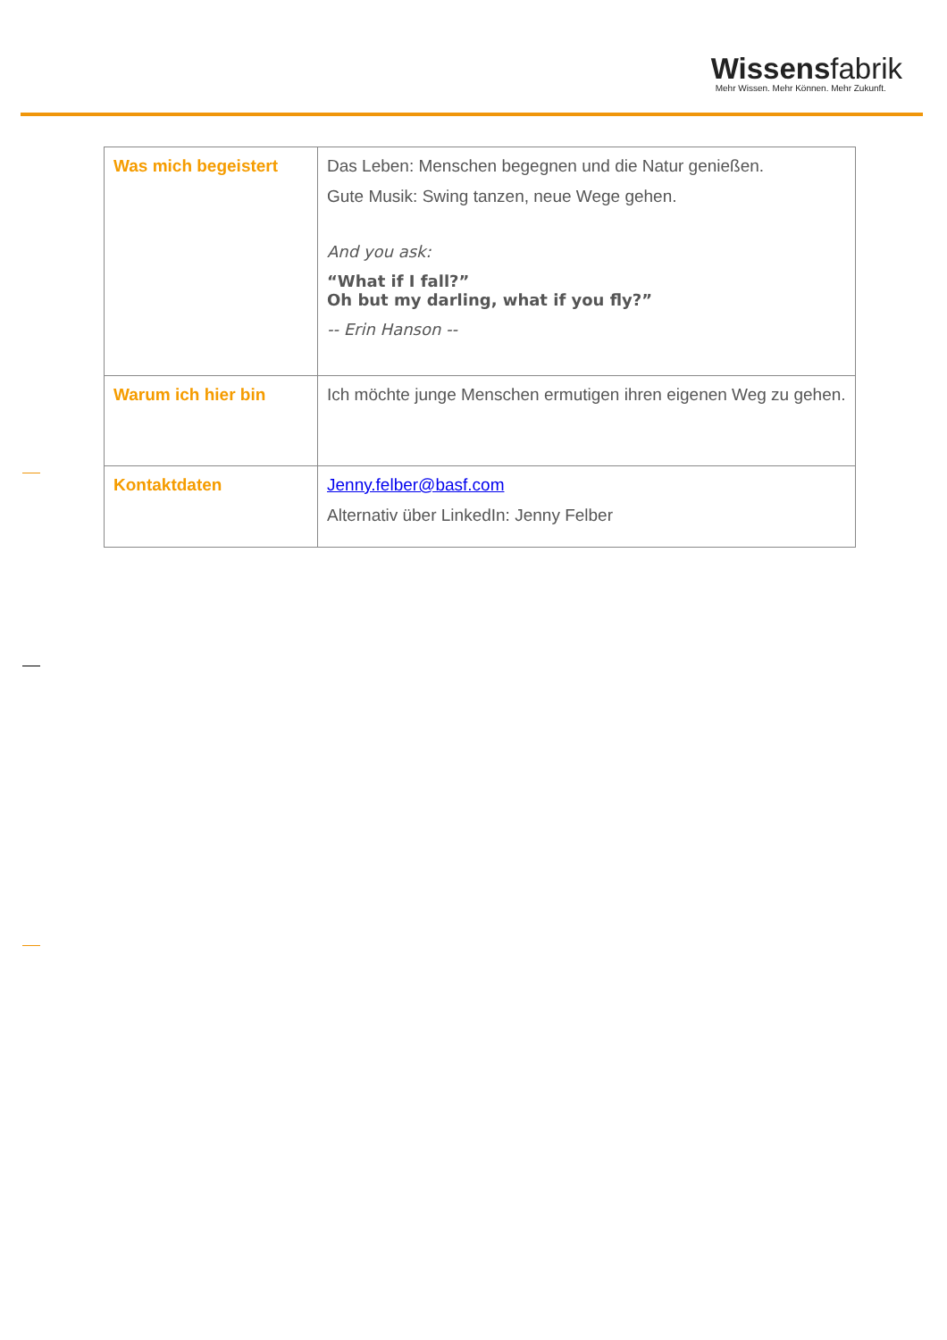Wissensfabrik
Mehr Wissen. Mehr Können. Mehr Zukunft.
| Was mich begeistert | Das Leben: Menschen begegnen und die Natur genießen. Gute Musik: Swing tanzen, neue Wege gehen. And you ask: “What if I fall?” Oh but my darling, what if you fly?” -- Erin Hanson -- |
| Warum ich hier bin | Ich möchte junge Menschen ermutigen ihren eigenen Weg zu gehen. |
| Kontaktdaten | Jenny.felber@basf.com Alternativ über LinkedIn: Jenny Felber |